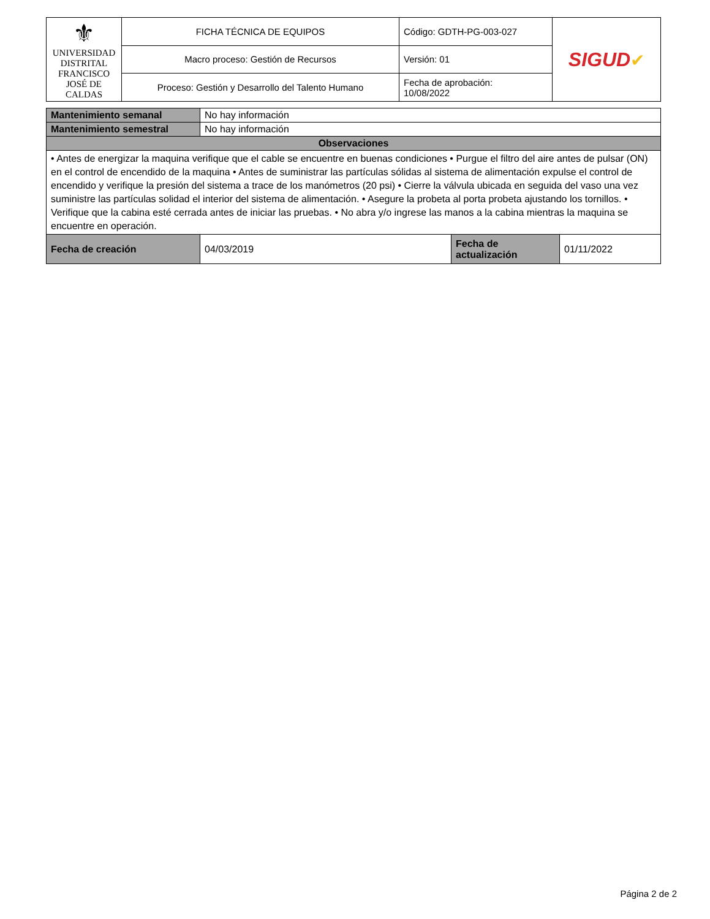| ⚜ UNIVERSIDAD DISTRITAL FRANCISCO JOSÉ DE CALDAS | FICHA TÉCNICA DE EQUIPOS | Código: GDTH-PG-003-027 | SIGUD ✔ |
| | Macro proceso: Gestión de Recursos | Versión: 01 | |
| | Proceso: Gestión y Desarrollo del Talento Humano | Fecha de aprobación: 10/08/2022 | |
| Mantenimiento semanal | No hay información | | |
| Mantenimiento semestral | No hay información | | |
| Observaciones | | | |
| • Antes de energizar la maquina verifique que el cable se encuentre en buenas condiciones • Purgue el filtro del aire antes de pulsar (ON) en el control de encendido de la maquina • Antes de suministrar las partículas sólidas al sistema de alimentación expulse el control de encendido y verifique la presión del sistema a trace de los manómetros (20 psi) • Cierre la válvula ubicada en seguida del vaso una vez suministre las partículas solidad el interior del sistema de alimentación. • Asegure la probeta al porta probeta ajustando los tornillos. • Verifique que la cabina esté cerrada antes de iniciar las pruebas. • No abra y/o ingrese las manos a la cabina mientras la maquina se encuentre en operación. | | | |
| Fecha de creación | 04/03/2019 | Fecha de actualización | 01/11/2022 |
Página 2 de 2